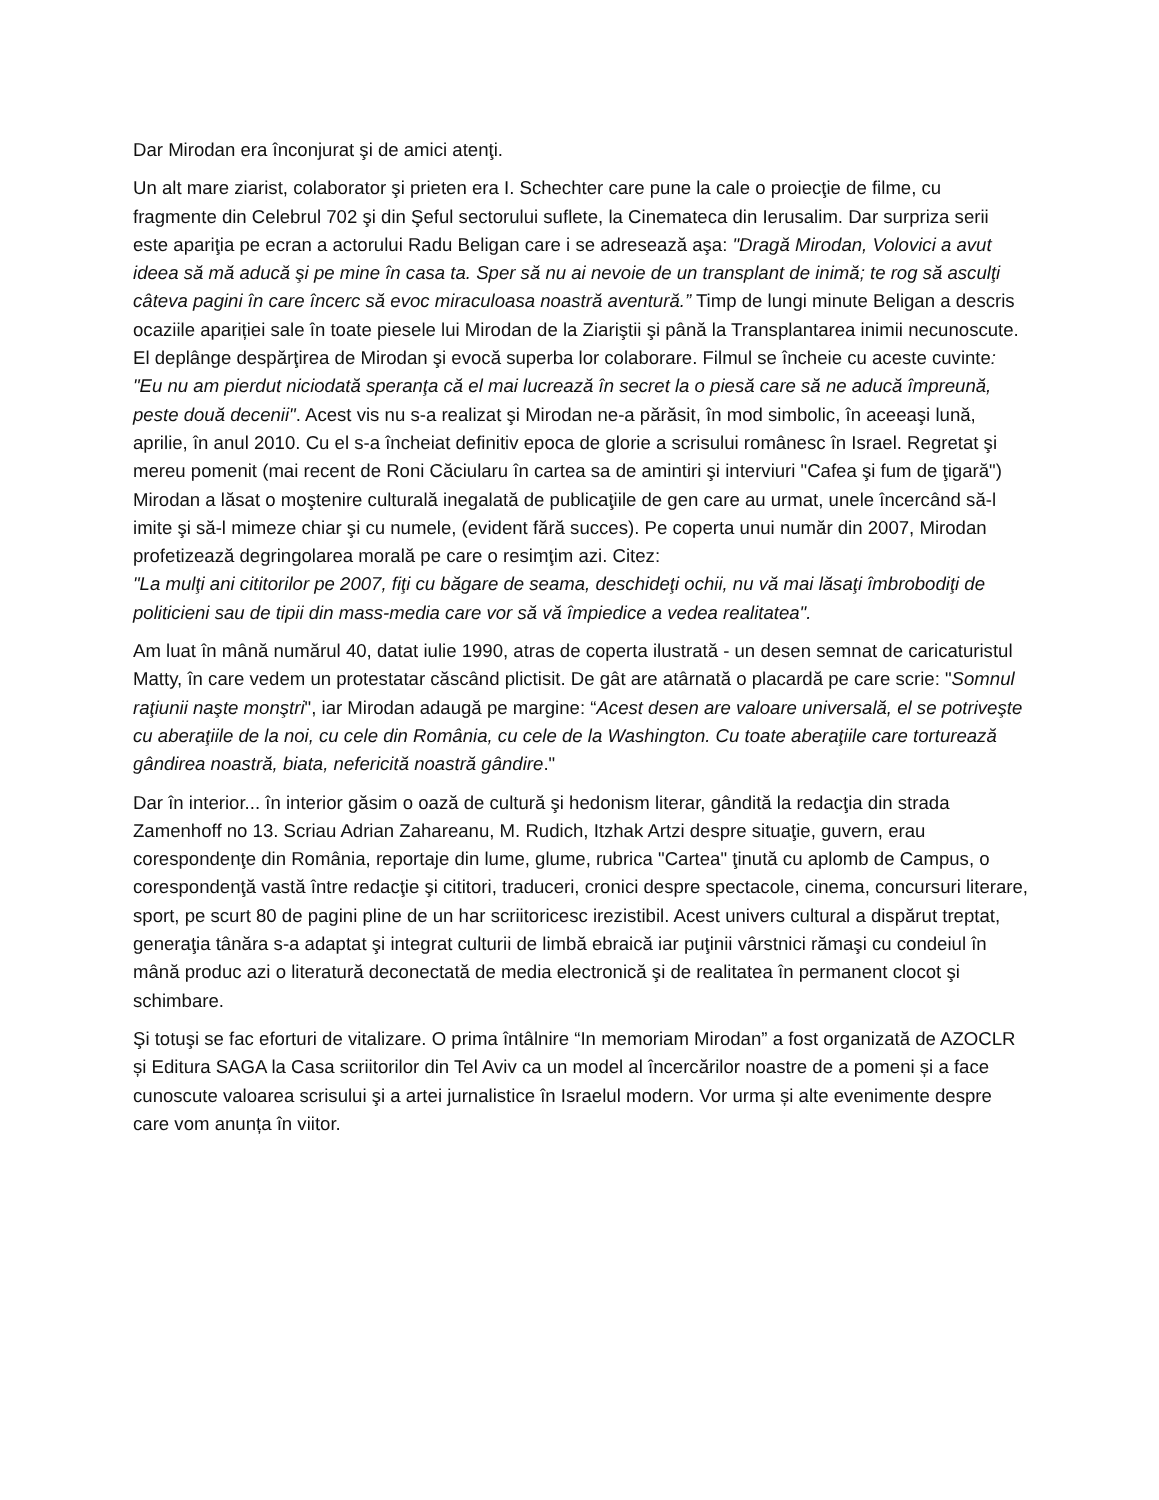Dar Mirodan era înconjurat şi de amici atenţi.
Un alt mare ziarist, colaborator şi prieten era I. Schechter care pune la cale o proiecţie de filme, cu fragmente din Celebrul 702 şi din Şeful sectorului suflete, la Cinemateca din Ierusalim. Dar surpriza serii este apariţia pe ecran a actorului Radu Beligan care i se adresează aşa: "Dragă Mirodan, Volovici a avut ideea să mă aducă şi pe mine în casa ta. Sper să nu ai nevoie de un transplant de inimă; te rog să asculţi câteva pagini în care încerc să evoc miraculoasa noastră aventură.” Timp de lungi minute Beligan a descris ocaziile apariției sale în toate piesele lui Mirodan de la Ziariştii şi până la Transplantarea inimii necunoscute. El deplânge despărţirea de Mirodan şi evocă superba lor colaborare. Filmul se încheie cu aceste cuvinte: "Eu nu am pierdut niciodată speranţa că el mai lucrează în secret la o piesă care să ne aducă împreună, peste două decenii". Acest vis nu s-a realizat şi Mirodan ne-a părăsit, în mod simbolic, în aceeaşi lună, aprilie, în anul 2010. Cu el s-a încheiat definitiv epoca de glorie a scrisului românesc în Israel. Regretat şi mereu pomenit (mai recent de Roni Căciularu în cartea sa de amintiri şi interviuri "Cafea şi fum de ţigară") Mirodan a lăsat o moştenire culturală inegalată de publicaţiile de gen care au urmat, unele încercând să-l imite şi să-l mimeze chiar şi cu numele, (evident fără succes). Pe coperta unui număr din 2007, Mirodan profetizează degringolarea morală pe care o resimţim azi. Citez:
"La mulţi ani cititorilor pe 2007, fiţi cu băgare de seama, deschideţi ochii, nu vă mai lăsaţi îmbrobodiţi de politicieni sau de tipii din mass-media care vor să vă împiedice a vedea realitatea".
Am luat în mână numărul 40, datat iulie 1990, atras de coperta ilustrată - un desen semnat de caricaturistul Matty, în care vedem un protestatar căscând plictisit. De gât are atârnată o placardă pe care scrie: "Somnul raţiunii naşte monştri", iar Mirodan adaugă pe margine: “Acest desen are valoare universală, el se potriveşte cu aberaţiile de la noi, cu cele din România, cu cele de la Washington. Cu toate aberaţiile care torturează gândirea noastră, biata, nefericită noastră gândire."
Dar în interior... în interior găsim o oază de cultură şi hedonism literar, gândită la redacţia din strada Zamenhoff no 13. Scriau Adrian Zahareanu, M. Rudich, Itzhak Artzi despre situaţie, guvern, erau corespondenţe din România, reportaje din lume, glume, rubrica "Cartea" ţinută cu aplomb de Campus, o corespondenţă vastă între redacţie şi cititori, traduceri, cronici despre spectacole, cinema, concursuri literare, sport, pe scurt 80 de pagini pline de un har scriitoricesc irezistibil. Acest univers cultural a dispărut treptat, generaţia tânăra s-a adaptat şi integrat culturii de limbă ebraică iar puţinii vârstnici rămaşi cu condeiul în mână produc azi o literatură deconectată de media electronică şi de realitatea în permanent clocot şi schimbare.
Şi totuşi se fac eforturi de vitalizare. O prima întâlnire “In memoriam Mirodan” a fost organizată de AZOCLR și Editura SAGA la Casa scriitorilor din Tel Aviv ca un model al încercărilor noastre de a pomeni și a face cunoscute valoarea scrisului şi a artei jurnalistice în Israelul modern. Vor urma și alte evenimente despre care vom anunța în viitor.